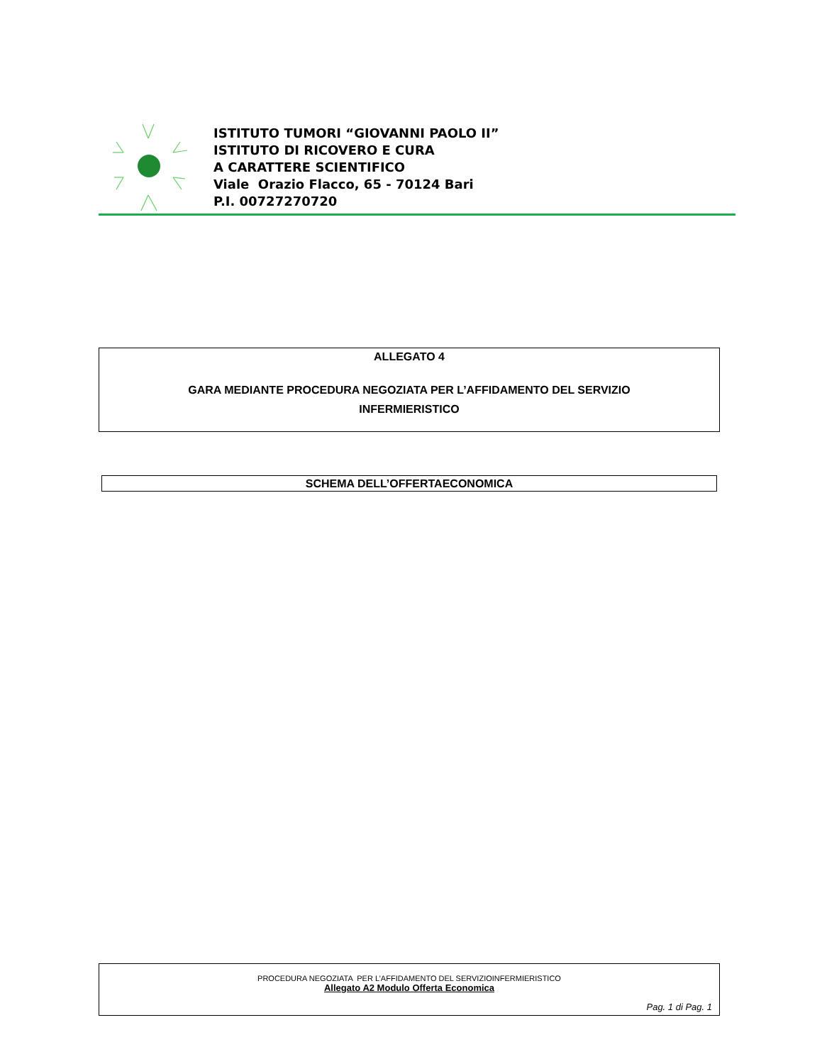ISTITUTO TUMORI “GIOVANNI PAOLO II”
ISTITUTO DI RICOVERO E CURA
A CARATTERE SCIENTIFICO
Viale Orazio Flacco, 65 - 70124 Bari
P.I. 00727270720
ALLEGATO 4
GARA MEDIANTE PROCEDURA NEGOZIATA PER L’AFFIDAMENTO DEL SERVIZIO
INFERMIERISTICO
SCHEMA DELL’OFFERTAECONOMICA
PROCEDURA NEGOZIATA PER L’AFFIDAMENTO DEL SERVIZIOINFERMIERISTICO
Allegato A2 Modulo Offerta Economica
Pag. 1 di Pag. 1